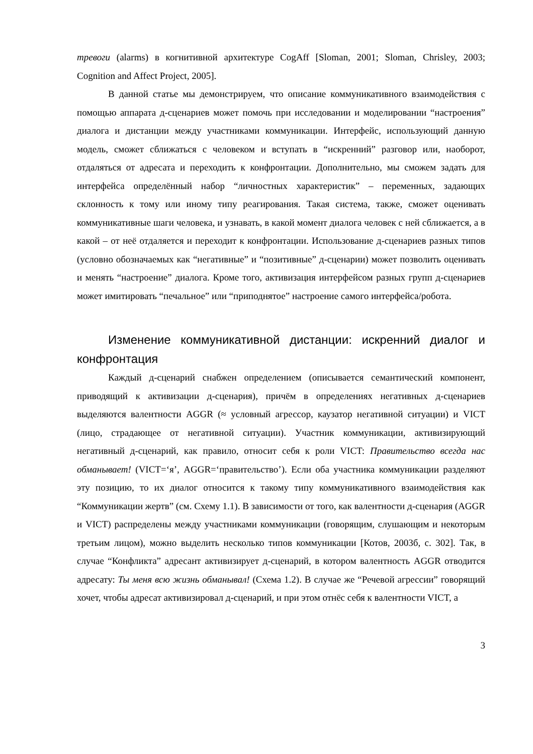тревоги (alarms) в когнитивной архитектуре CogAff [Sloman, 2001; Sloman, Chrisley, 2003; Cognition and Affect Project, 2005].
В данной статье мы демонстрируем, что описание коммуникативного взаимодействия с помощью аппарата д-сценариев может помочь при исследовании и моделировании “настроения” диалога и дистанции между участниками коммуникации. Интерфейс, использующий данную модель, сможет сближаться с человеком и вступать в “искренний” разговор или, наоборот, отдаляться от адресата и переходить к конфронтации. Дополнительно, мы сможем задать для интерфейса определённый набор “личностных характеристик” – переменных, задающих склонность к тому или иному типу реагирования. Такая система, также, сможет оценивать коммуникативные шаги человека, и узнавать, в какой момент диалога человек с ней сближается, а в какой – от неё отдаляется и переходит к конфронтации. Использование д-сценариев разных типов (условно обозначаемых как “негативные” и “позитивные” д-сценарии) может позволить оценивать и менять “настроение” диалога. Кроме того, активизация интерфейсом разных групп д-сценариев может имитировать “печальное” или “приподнятое” настроение самого интерфейса/робота.
Изменение коммуникативной дистанции: искренний диалог и конфронтация
Каждый д-сценарий снабжен определением (описывается семантический компонент, приводящий к активизации д-сценария), причём в определениях негативных д-сценариев выделяются валентности AGGR (≈ условный агрессор, каузатор негативной ситуации) и VICT (лицо, страдающее от негативной ситуации). Участник коммуникации, активизирующий негативный д-сценарий, как правило, относит себя к роли VICT: Правительство всегда нас обманывает! (VICT=‘я’, AGGR=‘правительство’). Если оба участника коммуникации разделяют эту позицию, то их диалог относится к такому типу коммуникативного взаимодействия как “Коммуникации жертв” (см. Схему 1.1). В зависимости от того, как валентности д-сценария (AGGR и VICT) распределены между участниками коммуникации (говорящим, слушающим и некоторым третьим лицом), можно выделить несколько типов коммуникации [Котов, 2003б, с. 302]. Так, в случае “Конфликта” адресант активизирует д-сценарий, в котором валентность AGGR отводится адресату: Ты меня всю жизнь обманывал! (Схема 1.2). В случае же “Речевой агрессии” говорящий хочет, чтобы адресат активизировал д-сценарий, и при этом отнёс себя к валентности VICT, а
3